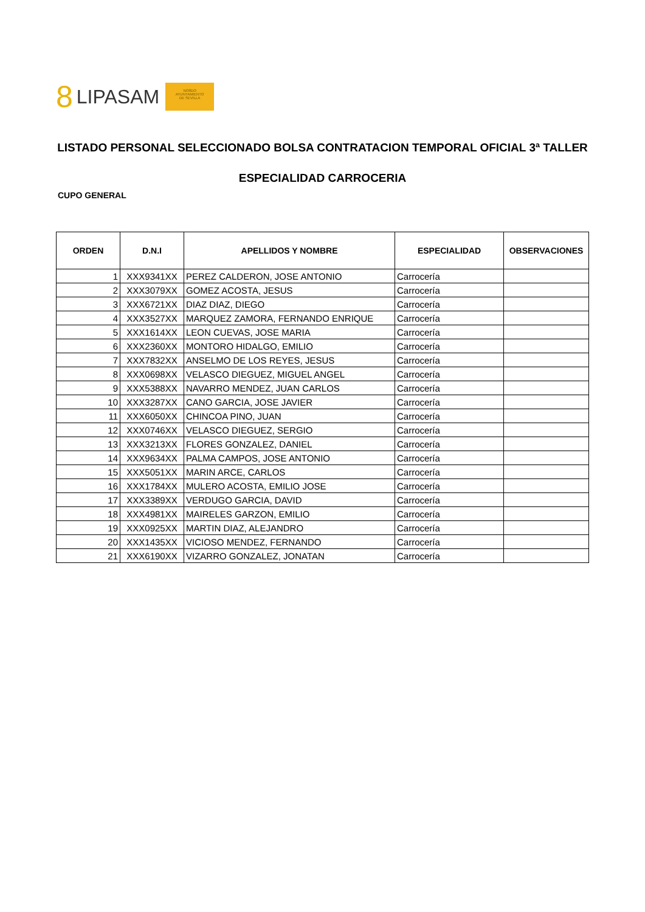8 LIPASAM
NO8DO
AYUNTAMIENTO
DE SEVILLA
LISTADO PERSONAL SELECCIONADO BOLSA CONTRATACION TEMPORAL OFICIAL 3ª TALLER
ESPECIALIDAD CARROCERIA
CUPO GENERAL
| ORDEN | D.N.I | APELLIDOS Y NOMBRE | ESPECIALIDAD | OBSERVACIONES |
| --- | --- | --- | --- | --- |
| 1 | XXX9341XX | PEREZ CALDERON, JOSE ANTONIO | Carrocería | |
| 2 | XXX3079XX | GOMEZ ACOSTA, JESUS | Carrocería | |
| 3 | XXX6721XX | DIAZ DIAZ, DIEGO | Carrocería | |
| 4 | XXX3527XX | MARQUEZ ZAMORA, FERNANDO ENRIQUE | Carrocería | |
| 5 | XXX1614XX | LEON CUEVAS, JOSE MARIA | Carrocería | |
| 6 | XXX2360XX | MONTORO HIDALGO, EMILIO | Carrocería | |
| 7 | XXX7832XX | ANSELMO DE LOS REYES, JESUS | Carrocería | |
| 8 | XXX0698XX | VELASCO DIEGUEZ, MIGUEL ANGEL | Carrocería | |
| 9 | XXX5388XX | NAVARRO MENDEZ, JUAN CARLOS | Carrocería | |
| 10 | XXX3287XX | CANO GARCIA, JOSE JAVIER | Carrocería | |
| 11 | XXX6050XX | CHINCOA PINO, JUAN | Carrocería | |
| 12 | XXX0746XX | VELASCO DIEGUEZ, SERGIO | Carrocería | |
| 13 | XXX3213XX | FLORES GONZALEZ, DANIEL | Carrocería | |
| 14 | XXX9634XX | PALMA CAMPOS, JOSE ANTONIO | Carrocería | |
| 15 | XXX5051XX | MARIN ARCE, CARLOS | Carrocería | |
| 16 | XXX1784XX | MULERO ACOSTA, EMILIO JOSE | Carrocería | |
| 17 | XXX3389XX | VERDUGO GARCIA, DAVID | Carrocería | |
| 18 | XXX4981XX | MAIRELES GARZON, EMILIO | Carrocería | |
| 19 | XXX0925XX | MARTIN DIAZ, ALEJANDRO | Carrocería | |
| 20 | XXX1435XX | VICIOSO MENDEZ, FERNANDO | Carrocería | |
| 21 | XXX6190XX | VIZARRO GONZALEZ, JONATAN | Carrocería | |